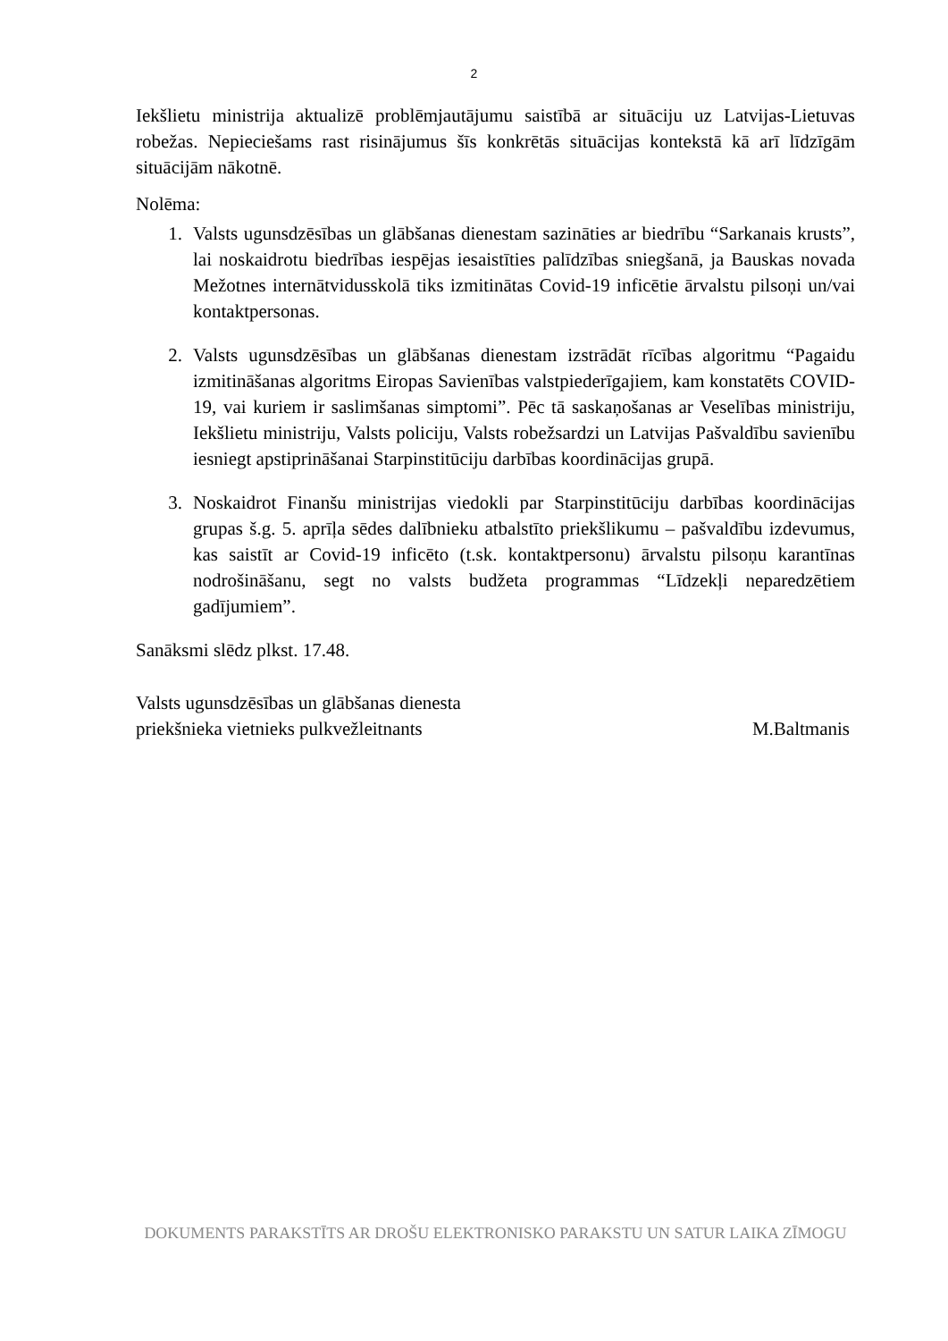2
Iekšlietu ministrija aktualizē problēmjautājumu saistībā ar situāciju uz Latvijas-Lietuvas robežas. Nepieciešams rast risinājumus šīs konkrētās situācijas kontekstā kā arī līdzīgām situācijām nākotnē.
Nolēma:
1. Valsts ugunsdzēsības un glābšanas dienestam sazināties ar biedrību “Sarkanais krusts”, lai noskaidrotu biedrības iespējas iesaistīties palīdzības sniegšanā, ja Bauskas novada Mežotnes internātvidusskolā tiks izmitinātas Covid-19 inficētie ārvalstu pilsoņi un/vai kontaktpersonas.
2. Valsts ugunsdzēsības un glābšanas dienestam izstrādāt rīcības algoritmu “Pagaidu izmitināšanas algoritms Eiropas Savienības valstpiederīgajiem, kam konstatēts COVID-19, vai kuriem ir saslimšanas simptomi”. Pēc tā saskaņošanas ar Veselības ministriju, Iekšlietu ministriju, Valsts policiju, Valsts robežsardzi un Latvijas Pašvaldību savienību iesniegt apstiprināšanai Starpinstitūciju darbības koordinācijas grupā.
3. Noskaidrot Finanšu ministrijas viedokli par Starpinstitūciju darbības koordinācijas grupas š.g. 5. aprīļa sēdes dalībnieku atbalstīto priekšlikumu – pašvaldību izdevumus, kas saistīt ar Covid-19 inficēto (t.sk. kontaktpersonu) ārvalstu pilsoņu karantīnas nodrošināšanu, segt no valsts budžeta programmas “Līdzekļi neparedzētiem gadījumiem”.
Sanāksmi slēdz plkst. 17.48.
Valsts ugunsdzēsības un glābšanas dienesta
priekšnieka vietnieks pulkvežleitnants
M.Baltmanis
DOKUMENTS PARAKSTĪTS AR DROŠU ELEKTRONISKO PARAKSTU UN SATUR LAIKA ZĪMOGU